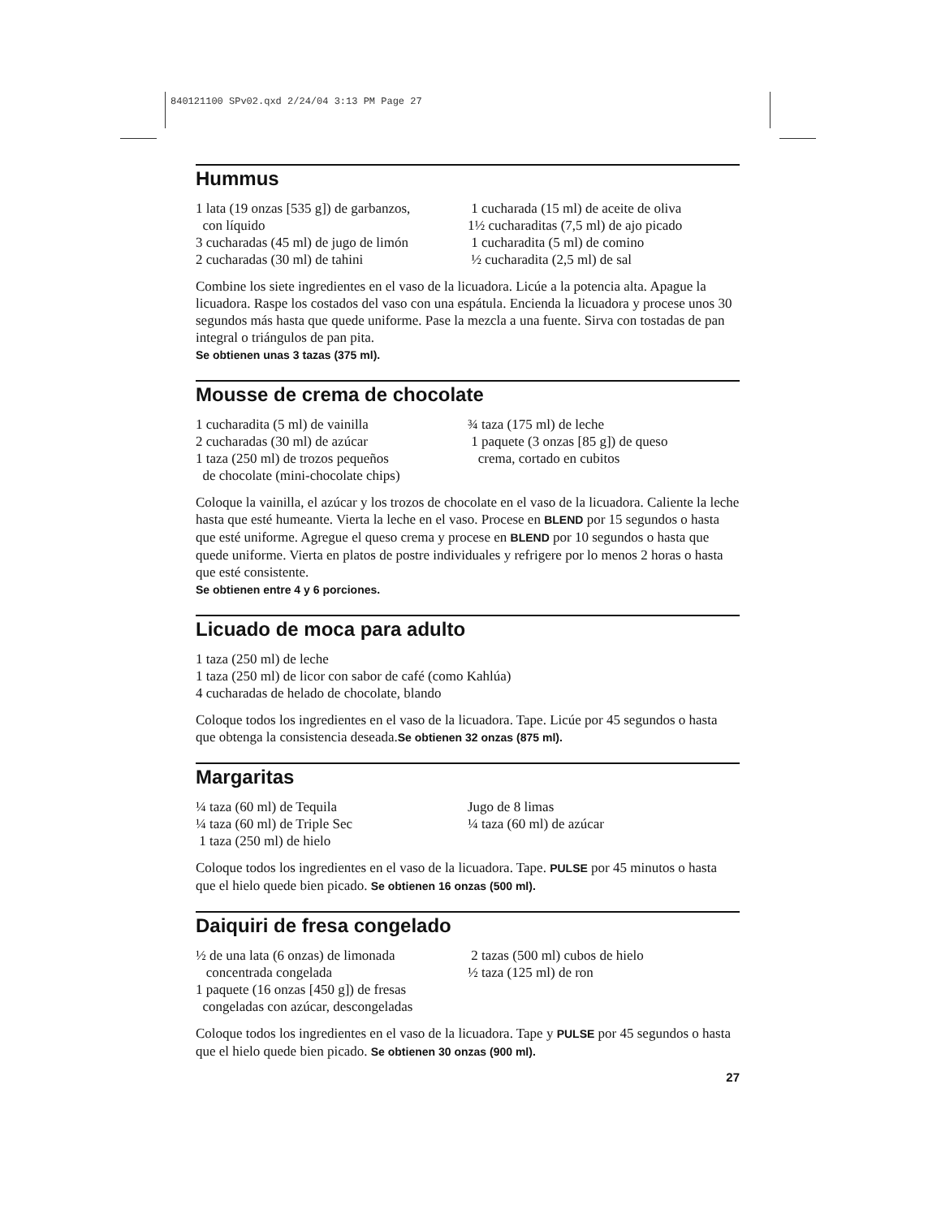840121100 SPv02.qxd 2/24/04 3:13 PM Page 27
Hummus
1 lata (19 onzas [535 g]) de garbanzos,
con líquido
3 cucharadas (45 ml) de jugo de limón
2 cucharadas (30 ml) de tahini
1 cucharada (15 ml) de aceite de oliva
1½ cucharaditas (7,5 ml) de ajo picado
1 cucharadita (5 ml) de comino
½ cucharadita (2,5 ml) de sal
Combine los siete ingredientes en el vaso de la licuadora. Licúe a la potencia alta. Apague la licuadora. Raspe los costados del vaso con una espátula. Encienda la licuadora y procese unos 30 segundos más hasta que quede uniforme. Pase la mezcla a una fuente. Sirva con tostadas de pan integral o triángulos de pan pita.
Se obtienen unas 3 tazas (375 ml).
Mousse de crema de chocolate
1 cucharadita (5 ml) de vainilla
2 cucharadas (30 ml) de azúcar
1 taza (250 ml) de trozos pequeños
de chocolate (mini-chocolate chips)
¾ taza (175 ml) de leche
1 paquete (3 onzas [85 g]) de queso
crema, cortado en cubitos
Coloque la vainilla, el azúcar y los trozos de chocolate en el vaso de la licuadora. Caliente la leche hasta que esté humeante. Vierta la leche en el vaso. Procese en BLEND por 15 segundos o hasta que esté uniforme. Agregue el queso crema y procese en BLEND por 10 segundos o hasta que quede uniforme. Vierta en platos de postre individuales y refrigere por lo menos 2 horas o hasta que esté consistente.
Se obtienen entre 4 y 6 porciones.
Licuado de moca para adulto
1 taza (250 ml) de leche
1 taza (250 ml) de licor con sabor de café (como Kahlúa)
4 cucharadas de helado de chocolate, blando
Coloque todos los ingredientes en el vaso de la licuadora. Tape. Licúe por 45 segundos o hasta que obtenga la consistencia deseada.Se obtienen 32 onzas (875 ml).
Margaritas
¼ taza (60 ml) de Tequila
¼ taza (60 ml) de Triple Sec
1 taza (250 ml) de hielo
Jugo de 8 limas
¼ taza (60 ml) de azúcar
Coloque todos los ingredientes en el vaso de la licuadora. Tape. PULSE por 45 minutos o hasta que el hielo quede bien picado. Se obtienen 16 onzas (500 ml).
Daiquiri de fresa congelado
½ de una lata (6 onzas) de limonada
concentrada congelada
1 paquete (16 onzas [450 g]) de fresas
congeladas con azúcar, descongeladas
2 tazas (500 ml) cubos de hielo
½ taza (125 ml) de ron
Coloque todos los ingredientes en el vaso de la licuadora. Tape y PULSE por 45 segundos o hasta que el hielo quede bien picado. Se obtienen 30 onzas (900 ml).
27